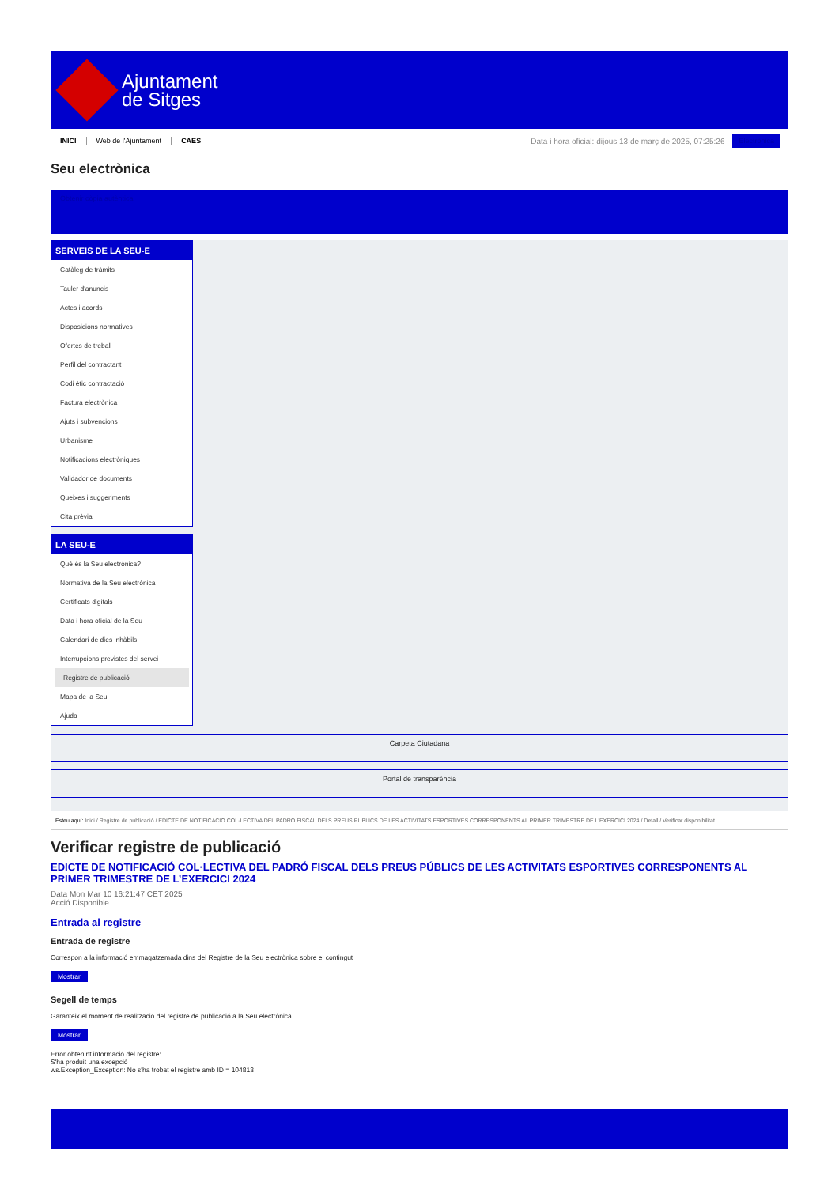Ajuntament
de Sitges
INICI Web de l'Ajuntament CAES Data i hora oficial: dijous 13 de març de 2025, 07:25:26 Electrònica
Seu electrònica
Obtenir còpia autèntica
SERVEIS DE LA SEU-E
Catàleg de tràmits
Tauler d'anuncis
Actes i acords
Disposicions normatives
Ofertes de treball
Perfil del contractant
Codi ètic contractació
Factura electrònica
Ajuts i subvencions
Urbanisme
Notificacions electròniques
Validador de documents
Queixes i suggeriments
Cita prèvia
LA SEU-E
Què és la Seu electrònica?
Normativa de la Seu electrònica
Certificats digitals
Data i hora oficial de la Seu
Calendari de dies inhàbils
Interrupcions previstes del servei
Registre de publicació
Mapa de la Seu
Ajuda
Carpeta Ciutadana
Portal de transparència
Esteu aquí: Inici / Registre de publicació / EDICTE DE NOTIFICACIÓ COL·LECTIVA DEL PADRÓ FISCAL DELS PREUS PÚBLICS DE LES ACTIVITATS ESPORTIVES CORRESPONENTS AL PRIMER TRIMESTRE DE L'EXERCICI 2024 / Detall / Verificar disponibilitat
Verificar registre de publicació
EDICTE DE NOTIFICACIÓ COL·LECTIVA DEL PADRÓ FISCAL DELS PREUS PÚBLICS DE LES ACTIVITATS ESPORTIVES CORRESPONENTS AL PRIMER TRIMESTRE DE L’EXERCICI 2024
Data Mon Mar 10 16:21:47 CET 2025
Acció Disponible
Entrada al registre
Entrada de registre
Correspon a la informació emmagatzemada dins del Registre de la Seu electrònica sobre el contingut
Mostrar
Segell de temps
Garanteix el moment de realització del registre de publicació a la Seu electrònica
Mostrar
Error obtenint informació del registre:
S'ha produit una excepció
ws.Exception_Exception: No s'ha trobat el registre amb ID = 104813